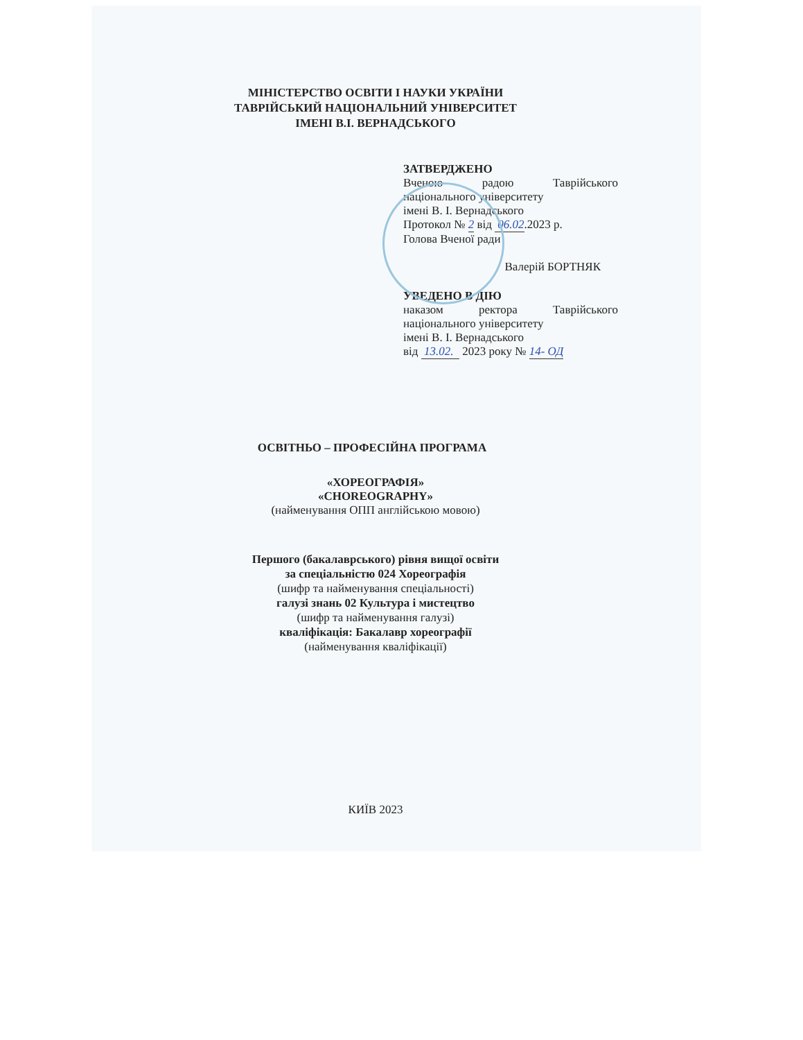МІНІСТЕРСТВО ОСВІТИ І НАУКИ УКРАЇНИ
ТАВРІЙСЬКИЙ НАЦІОНАЛЬНИЙ УНІВЕРСИТЕТ
ІМЕНІ В.І. ВЕРНАДСЬКОГО
ЗАТВЕРДЖЕНО
Вченою радою Таврійського
національного університету
імені В. І. Вернадського
Протокол № 2 від 06.02.2023 р.
Голова Вченої ради
Валерій БОРТНЯК
УВЕДЕНО В ДІЮ
наказом ректора Таврійського
національного університету
імені В. І. Вернадського
від 13.02. 2023 року № 14- ОД
ОСВІТНЬО – ПРОФЕСІЙНА ПРОГРАМА
«ХОРЕОГРАФІЯ»
«CHOREOGRAPHY»
(найменування ОПП англійською мовою)
Першого (бакалаврського) рівня вищої освіти
за спеціальністю 024 Хореографія
(шифр та найменування спеціальності)
галузі знань 02 Культура і мистецтво
(шифр та найменування галузі)
кваліфікація: Бакалавр хореографії
(найменування кваліфікації)
КИЇВ 2023